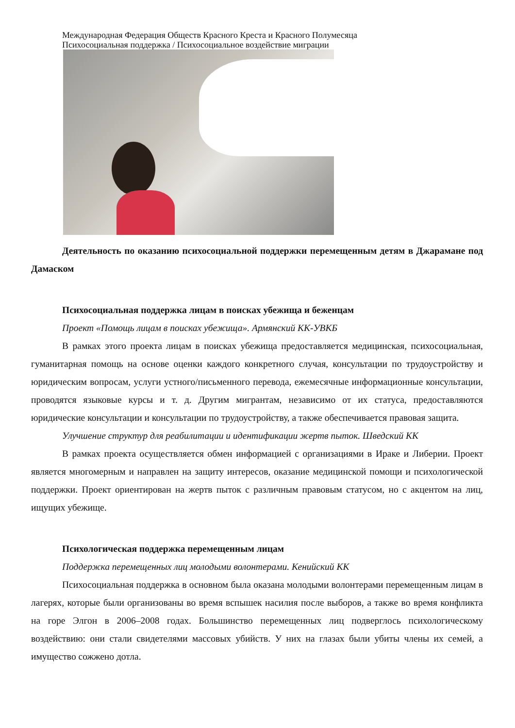Международная Федерация Обществ Красного Креста и Красного Полумесяца
Психосоциальная поддержка / Психосоциальное воздействие миграции
Деятельность по оказанию психосоциальной поддержки перемещенным детям в Джарамане под Дамаском
Психосоциальная поддержка лицам в поисках убежища и беженцам
Проект «Помощь лицам в поисках убежища». Армянский КК-УВКБ
В рамках этого проекта лицам в поисках убежища предоставляется медицинская, психосоциальная, гуманитарная помощь на основе оценки каждого конкретного случая, консультации по трудоустройству и юридическим вопросам, услуги устного/письменного перевода, ежемесячные информационные консультации, проводятся языковые курсы и т. д. Другим мигрантам, независимо от их статуса, предоставляются юридические консультации и консультации по трудоустройству, а также обеспечивается правовая защита.
Улучшение структур для реабилитации и идентификации жертв пыток. Шведский КК
В рамках проекта осуществляется обмен информацией с организациями в Ираке и Либерии. Проект является многомерным и направлен на защиту интересов, оказание медицинской помощи и психологической поддержки. Проект ориентирован на жертв пыток с различным правовым статусом, но с акцентом на лиц, ищущих убежище.
Психологическая поддержка перемещенным лицам
Поддержка перемещенных лиц молодыми волонтерами. Кенийский КК
Психосоциальная поддержка в основном была оказана молодыми волонтерами перемещенным лицам в лагерях, которые были организованы во время вспышек насилия после выборов, а также во время конфликта на горе Элгон в 2006–2008 годах. Большинство перемещенных лиц подверглось психологическому воздействию: они стали свидетелями массовых убийств. У них на глазах были убиты члены их семей, а имущество сожжено дотла.